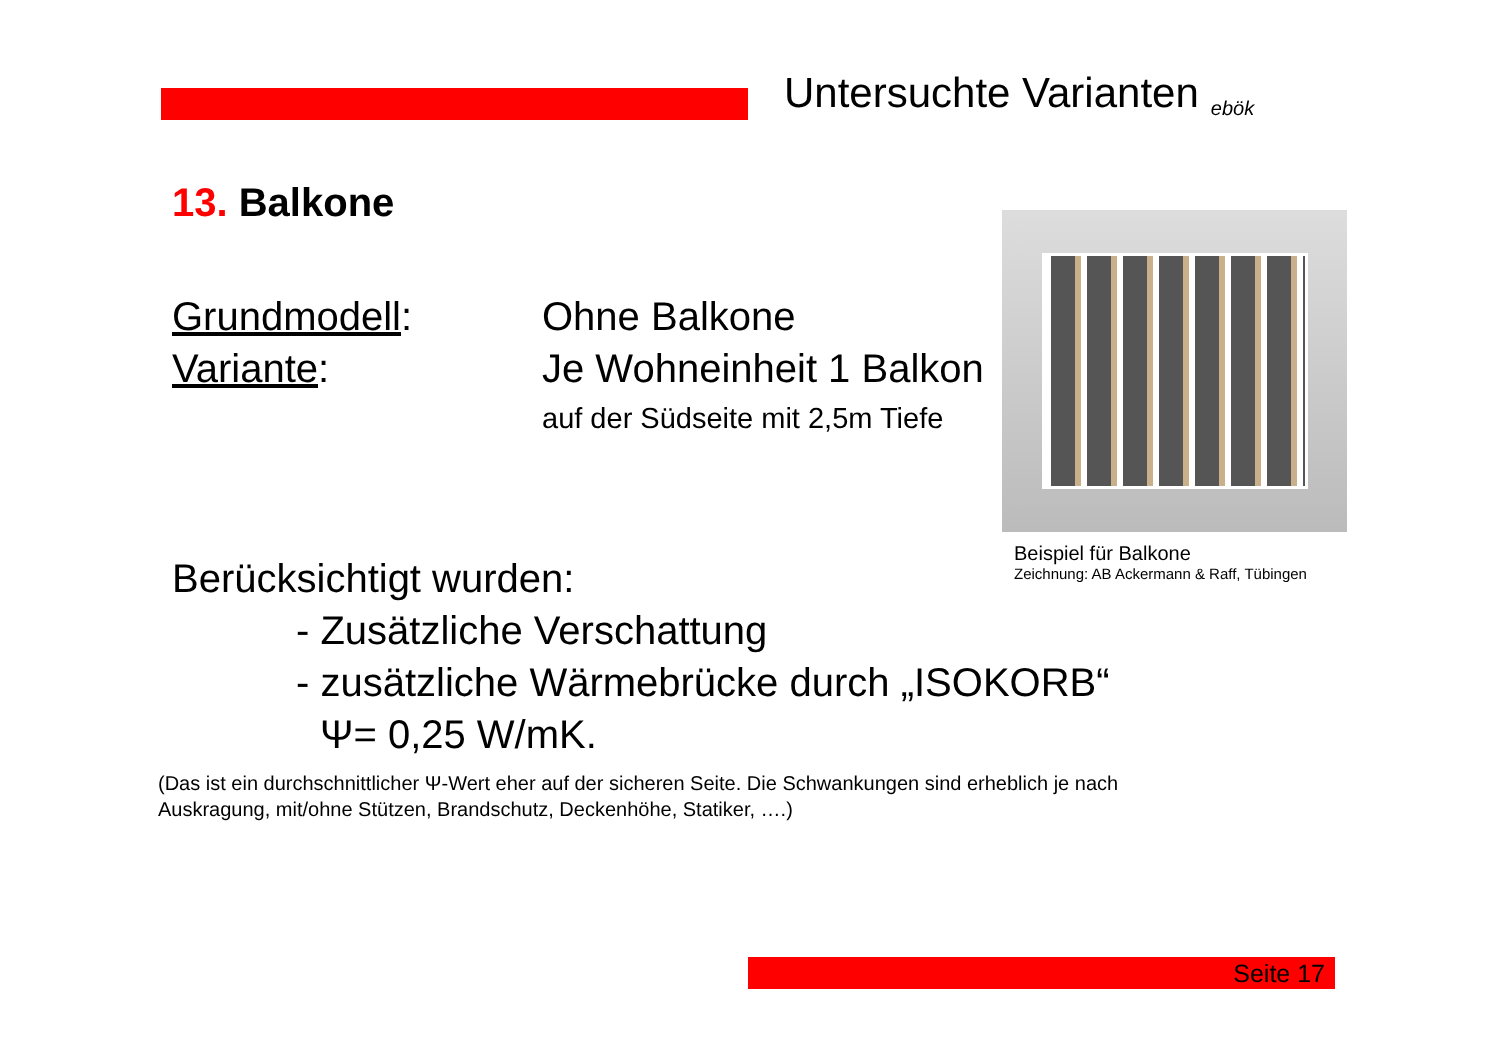Untersuchte Varianten
ebök
13. Balkone
Grundmodell: Ohne Balkone
Variante: Je Wohneinheit 1 Balkon
auf der Südseite mit 2,5m Tiefe
Beispiel für Balkone
Zeichnung: AB Ackermann & Raff, Tübingen
Berücksichtigt wurden:
- Zusätzliche Verschattung
- zusätzliche Wärmebrücke durch „ISOKORB“
Ψ= 0,25 W/mK.
(Das ist ein durchschnittlicher Ψ-Wert eher auf der sicheren Seite. Die Schwankungen sind erheblich je nach Auskragung, mit/ohne Stützen, Brandschutz, Deckenhöhe, Statiker, ….)
Seite 17